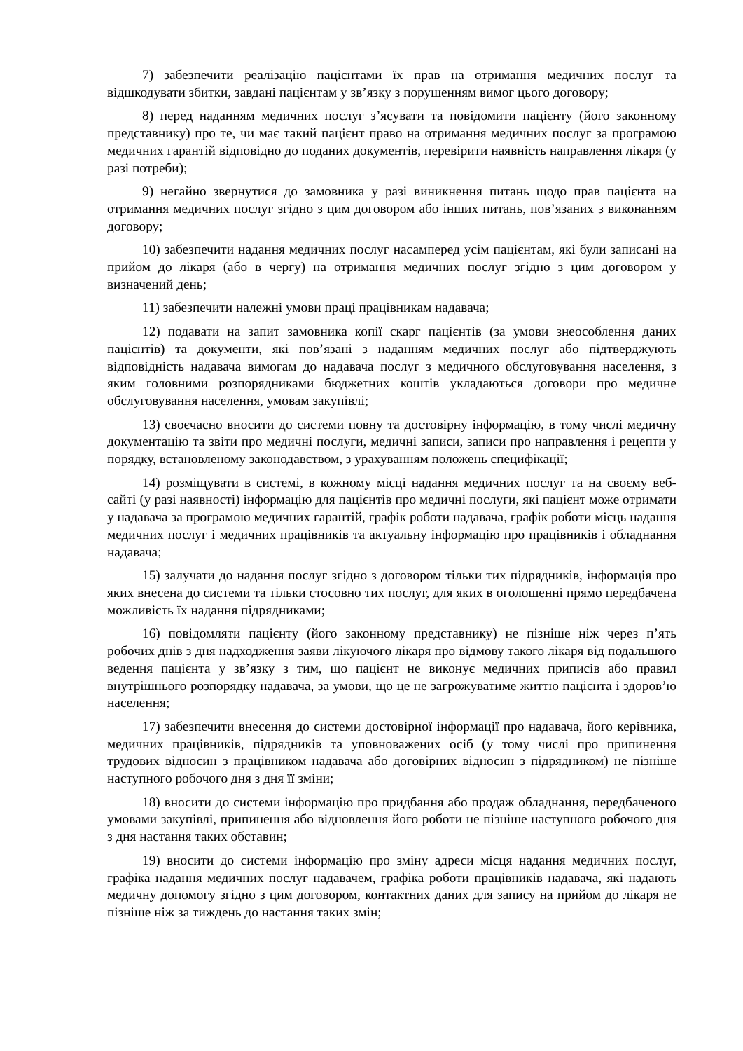7) забезпечити реалізацію пацієнтами їх прав на отримання медичних послуг та відшкодувати збитки, завдані пацієнтам у зв’язку з порушенням вимог цього договору;
8) перед наданням медичних послуг з’ясувати та повідомити пацієнту (його законному представнику) про те, чи має такий пацієнт право на отримання медичних послуг за програмою медичних гарантій відповідно до поданих документів, перевірити наявність направлення лікаря (у разі потреби);
9) негайно звернутися до замовника у разі виникнення питань щодо прав пацієнта на отримання медичних послуг згідно з цим договором або інших питань, пов’язаних з виконанням договору;
10) забезпечити надання медичних послуг насамперед усім пацієнтам, які були записані на прийом до лікаря (або в чергу) на отримання медичних послуг згідно з цим договором у визначений день;
11) забезпечити належні умови праці працівникам надавача;
12) подавати на запит замовника копії скарг пацієнтів (за умови знеособлення даних пацієнтів) та документи, які пов’язані з наданням медичних послуг або підтверджують відповідність надавача вимогам до надавача послуг з медичного обслуговування населення, з яким головними розпорядниками бюджетних коштів укладаються договори про медичне обслуговування населення, умовам закупівлі;
13) своєчасно вносити до системи повну та достовірну інформацію, в тому числі медичну документацію та звіти про медичні послуги, медичні записи, записи про направлення і рецепти у порядку, встановленому законодавством, з урахуванням положень специфікації;
14) розміщувати в системі, в кожному місці надання медичних послуг та на своєму веб-сайті (у разі наявності) інформацію для пацієнтів про медичні послуги, які пацієнт може отримати у надавача за програмою медичних гарантій, графік роботи надавача, графік роботи місць надання медичних послуг і медичних працівників та актуальну інформацію про працівників і обладнання надавача;
15) залучати до надання послуг згідно з договором тільки тих підрядників, інформація про яких внесена до системи та тільки стосовно тих послуг, для яких в оголошенні прямо передбачена можливість їх надання підрядниками;
16) повідомляти пацієнту (його законному представнику) не пізніше ніж через п’ять робочих днів з дня надходження заяви лікуючого лікаря про відмову такого лікаря від подальшого ведення пацієнта у зв’язку з тим, що пацієнт не виконує медичних приписів або правил внутрішнього розпорядку надавача, за умови, що це не загрожуватиме життю пацієнта і здоров’ю населення;
17) забезпечити внесення до системи достовірної інформації про надавача, його керівника, медичних працівників, підрядників та уповноважених осіб (у тому числі про припинення трудових відносин з працівником надавача або договірних відносин з підрядником) не пізніше наступного робочого дня з дня її зміни;
18) вносити до системи інформацію про придбання або продаж обладнання, передбаченого умовами закупівлі, припинення або відновлення його роботи не пізніше наступного робочого дня з дня настання таких обставин;
19) вносити до системи інформацію про зміну адреси місця надання медичних послуг, графіка надання медичних послуг надавачем, графіка роботи працівників надавача, які надають медичну допомогу згідно з цим договором, контактних даних для запису на прийом до лікаря не пізніше ніж за тиждень до настання таких змін;